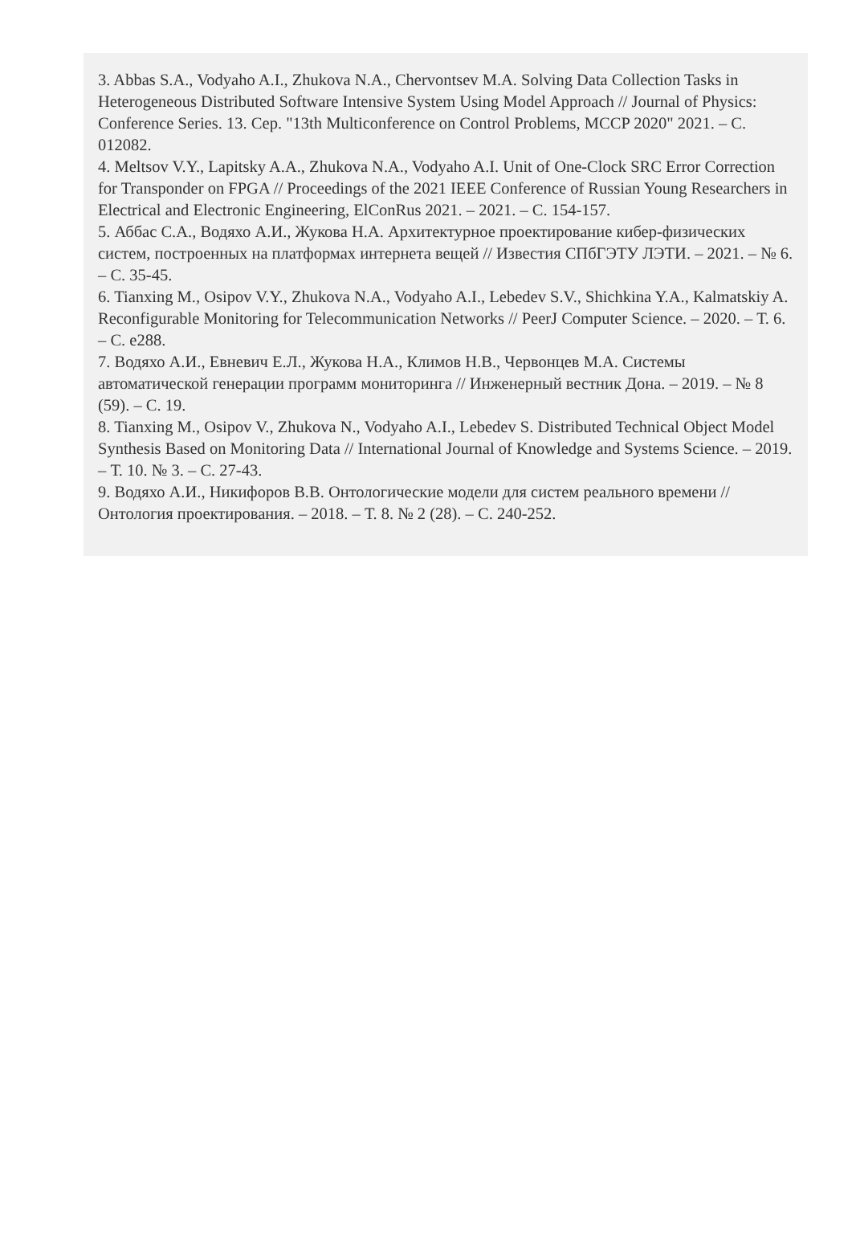3. Abbas S.A., Vodyaho A.I., Zhukova N.A., Chervontsev M.A. Solving Data Collection Tasks in Heterogeneous Distributed Software Intensive System Using Model Approach // Journal of Physics: Conference Series. 13. Сер. "13th Multiconference on Control Problems, MCCP 2020" 2021. – С. 012082.
4. Meltsov V.Y., Lapitsky A.A., Zhukova N.A., Vodyaho A.I. Unit of One-Clock SRC Error Correction for Transponder on FPGA // Proceedings of the 2021 IEEE Conference of Russian Young Researchers in Electrical and Electronic Engineering, ElConRus 2021. – 2021. – С. 154-157.
5. Аббас С.А., Водяхо А.И., Жукова Н.А. Архитектурное проектирование кибер-физических систем, построенных на платформах интернета вещей // Известия СПбГЭТУ ЛЭТИ. – 2021. – № 6. – С. 35-45.
6. Tianxing M., Osipov V.Y., Zhukova N.A., Vodyaho A.I., Lebedev S.V., Shichkina Y.A., Kalmatskiy A. Reconfigurable Monitoring for Telecommunication Networks // PeerJ Computer Science. – 2020. – Т. 6. – С. e288.
7. Водяхо А.И., Евневич Е.Л., Жукова Н.А., Климов Н.В., Червонцев М.А. Системы автоматической генерации программ мониторинга // Инженерный вестник Дона. – 2019. – № 8 (59). – С. 19.
8. Tianxing M., Osipov V., Zhukova N., Vodyaho A.I., Lebedev S. Distributed Technical Object Model Synthesis Based on Monitoring Data // International Journal of Knowledge and Systems Science. – 2019. – Т. 10. № 3. – С. 27-43.
9. Водяхо А.И., Никифоров В.В. Онтологические модели для систем реального времени // Онтология проектирования. – 2018. – Т. 8. № 2 (28). – С. 240-252.